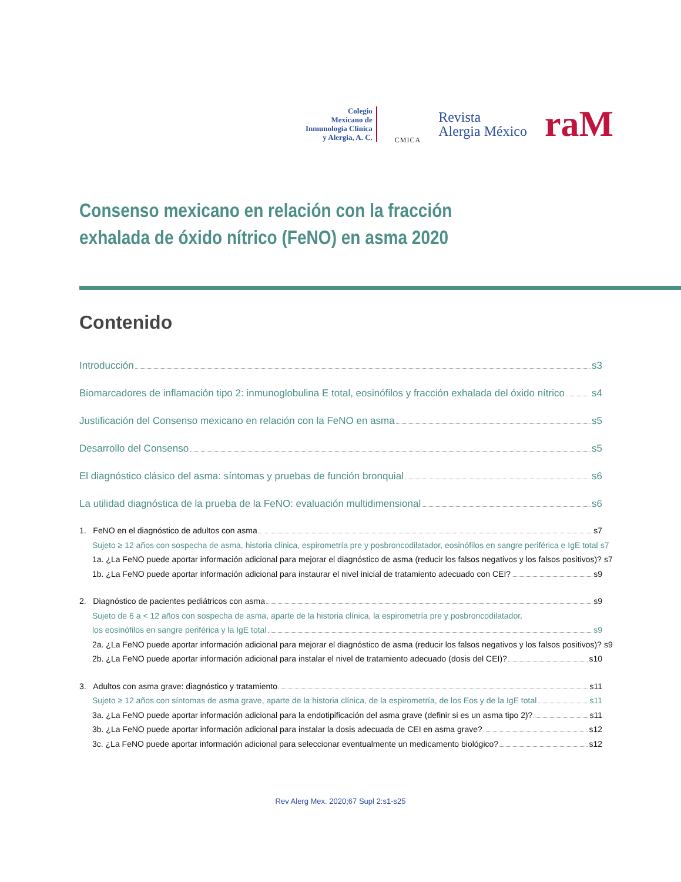Colegio
Mexicano de
Inmunología Clínica
y Alergia, A. C.
CMICA
Revista
Alergia México
raM
Consenso mexicano en relación con la fracción exhalada de óxido nítrico (FeNO) en asma 2020
Contenido
Introducción s3
Biomarcadores de inflamación tipo 2: inmunoglobulina E total, eosinófilos y fracción exhalada del óxido nítrico s4
Justificación del Consenso mexicano en relación con la FeNO en asma s5
Desarrollo del Consenso s5
El diagnóstico clásico del asma: síntomas y pruebas de función bronquial s6
La utilidad diagnóstica de la prueba de la FeNO: evaluación multidimensional s6
1. FeNO en el diagnóstico de adultos con asma s7
Sujeto ≥ 12 años con sospecha de asma, historia clínica, espirometría pre y posbroncodilatador, eosinófilos en sangre periférica e IgE total s7
1a. ¿La FeNO puede aportar información adicional para mejorar el diagnóstico de asma (reducir los falsos negativos y los falsos positivos)? s7
1b. ¿La FeNO puede aportar información adicional para instaurar el nivel inicial de tratamiento adecuado con CEI? s9
2. Diagnóstico de pacientes pediátricos con asma s9
Sujeto de 6 a < 12 años con sospecha de asma, aparte de la historia clínica, la espirometría pre y posbroncodilatador,
los eosinófilos en sangre periférica y la IgE total s9
2a. ¿La FeNO puede aportar información adicional para mejorar el diagnóstico de asma (reducir los falsos negativos y los falsos positivos)? s9
2b. ¿La FeNO puede aportar información adicional para instalar el nivel de tratamiento adecuado (dosis del CEI)? s10
3. Adultos con asma grave: diagnóstico y tratamiento s11
Sujeto ≥ 12 años con síntomas de asma grave, aparte de la historia clínica, de la espirometría, de los Eos y de la IgE total s11
3a. ¿La FeNO puede aportar información adicional para la endotipificación del asma grave (definir si es un asma tipo 2)? s11
3b. ¿La FeNO puede aportar información adicional para instalar la dosis adecuada de CEI en asma grave? s12
3c. ¿La FeNO puede aportar información adicional para seleccionar eventualmente un medicamento biológico? s12
Rev Alerg Mex. 2020;67 Supl 2:s1-s25